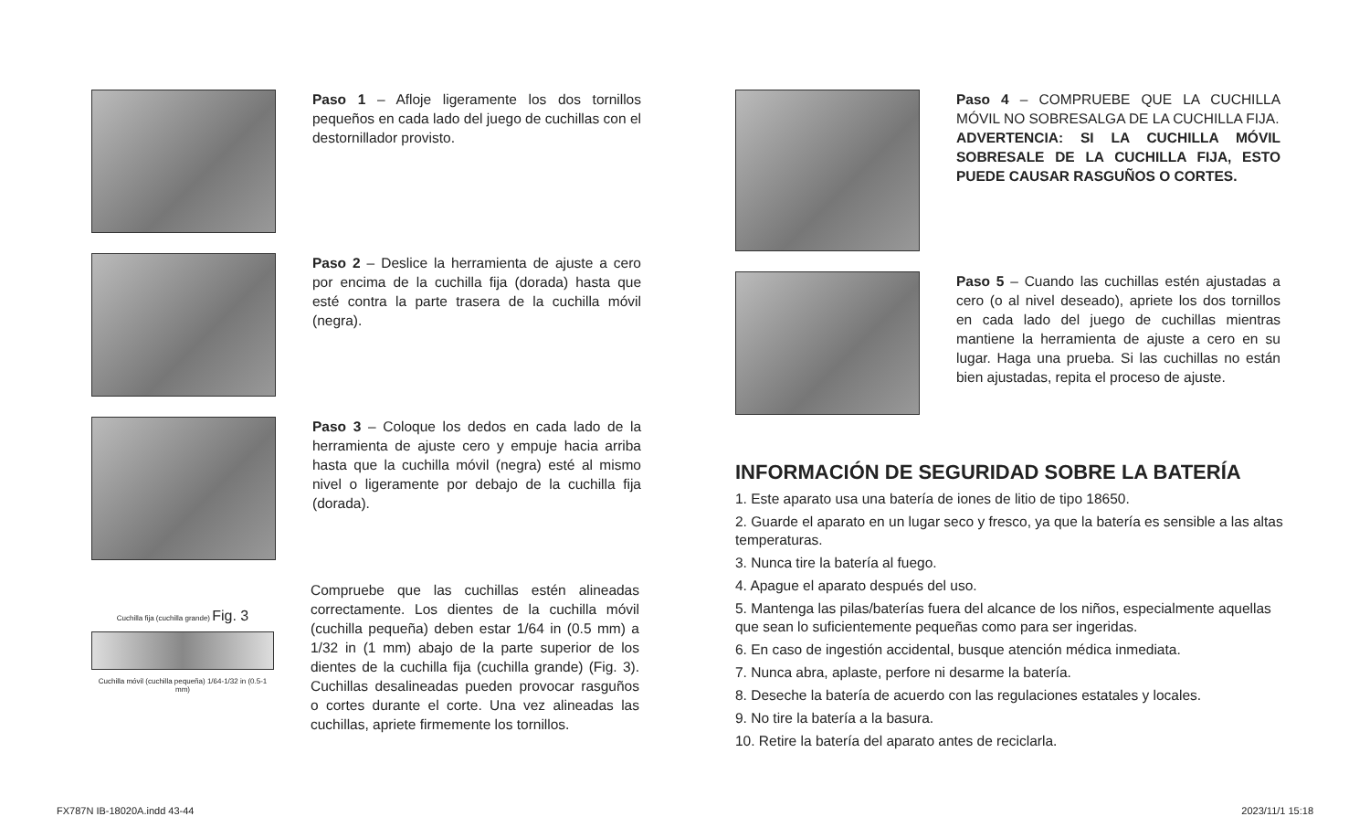Paso 1 – Afloje ligeramente los dos tornillos pequeños en cada lado del juego de cuchillas con el destornillador provisto.
Paso 2 – Deslice la herramienta de ajuste a cero por encima de la cuchilla fija (dorada) hasta que esté contra la parte trasera de la cuchilla móvil (negra).
Paso 3 – Coloque los dedos en cada lado de la herramienta de ajuste cero y empuje hacia arriba hasta que la cuchilla móvil (negra) esté al mismo nivel o ligeramente por debajo de la cuchilla fija (dorada).
Cuchilla fija (cuchilla grande) Fig. 3
Cuchilla móvil (cuchilla pequeña) 1/64-1/32 in (0.5-1 mm)
Compruebe que las cuchillas estén alineadas correctamente. Los dientes de la cuchilla móvil (cuchilla pequeña) deben estar 1/64 in (0.5 mm) a 1/32 in (1 mm) abajo de la parte superior de los dientes de la cuchilla fija (cuchilla grande) (Fig. 3). Cuchillas desalineadas pueden provocar rasguños o cortes durante el corte. Una vez alineadas las cuchillas, apriete firmemente los tornillos.
Paso 4 – COMPRUEBE QUE LA CUCHILLA MÓVIL NO SOBRESALGA DE LA CUCHILLA FIJA.
ADVERTENCIA: SI LA CUCHILLA MÓVIL SOBRESALE DE LA CUCHILLA FIJA, ESTO PUEDE CAUSAR RASGUÑOS O CORTES.
Paso 5 – Cuando las cuchillas estén ajustadas a cero (o al nivel deseado), apriete los dos tornillos en cada lado del juego de cuchillas mientras mantiene la herramienta de ajuste a cero en su lugar. Haga una prueba. Si las cuchillas no están bien ajustadas, repita el proceso de ajuste.
INFORMACIÓN DE SEGURIDAD SOBRE LA BATERÍA
1. Este aparato usa una batería de iones de litio de tipo 18650.
2. Guarde el aparato en un lugar seco y fresco, ya que la batería es sensible a las altas temperaturas.
3. Nunca tire la batería al fuego.
4. Apague el aparato después del uso.
5. Mantenga las pilas/baterías fuera del alcance de los niños, especialmente aquellas que sean lo suficientemente pequeñas como para ser ingeridas.
6. En caso de ingestión accidental, busque atención médica inmediata.
7. Nunca abra, aplaste, perfore ni desarme la batería.
8. Deseche la batería de acuerdo con las regulaciones estatales y locales.
9. No tire la batería a la basura.
10. Retire la batería del aparato antes de reciclarla.
FX787N IB-18020A.indd 43-44 2023/11/1 15:18